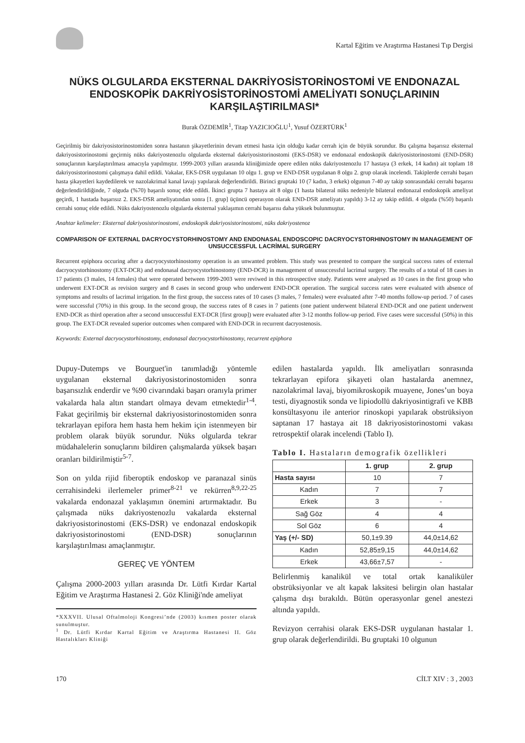Kartal Eğitim ve Araştırma Hastanesi Tıp Dergisi
NÜKS OLGULARDA EKSTERNAL DAKRİYOSİSTORİNOSTOMİ VE ENDONAZAL ENDOSKOPİK DAKRİYOSİSTORİNOSTOMİ AMELİYATI SONUÇLARININ KARŞILAŞTIRILMASI*
Burak ÖZDEMİR<sup>1</sup>, Titap YAZICIOĞLU<sup>1</sup>, Yusuf ÖZERTÜRK<sup>1</sup>
Geçirilmiş bir dakriyosistorinostomiden sonra hastanın şikayetlerinin devam etmesi hasta için olduğu kadar cerrah için de büyük sorundur. Bu çalışma başarısız eksternal dakriyosistorinostomi geçirmiş nüks dakriyostenozlu olgularda eksternal dakriyosistorinostomi (EKS-DSR) ve endonazal endoskopik dakriyosistorinostomi (END-DSR) sonuçlarının karşılaştırılması amacıyla yapılmıştır. 1999-2003 yılları arasında kliniğimizde opere edilen nüks dakriyostenozlu 17 hastaya (3 erkek, 14 kadın) ait toplam 18 dakriyosistorinostomi çalışmaya dahil edildi. Vakalar, EKS-DSR uygulanan 10 olgu 1. grup ve END-DSR uygulanan 8 olgu 2. grup olarak incelendi. Takiplerde cerrahi başarı hasta şikayetleri kaydedilerek ve nazolakrimal kanal lavajı yapılarak değerlendirildi. Birinci gruptaki 10 (7 kadın, 3 erkek) olgunun 7-40 ay takip sonrasındaki cerrahi başarısı değerlendirildiğinde, 7 olguda (%70) başarılı sonuç elde edildi. İkinci grupta 7 hastaya ait 8 olgu (1 hasta bilateral nüks nedeniyle bilateral endonazal endoskopik ameliyat geçirdi, 1 hastada başarısız 2. EKS-DSR ameliyatından sonra [1. grup] üçüncü operasyon olarak END-DSR ameliyatı yapıldı) 3-12 ay takip edildi. 4 olguda (%50) başarılı cerrahi sonuç elde edildi. Nüks dakriyostenozlu olgularda eksternal yaklaşımın cerrahi başarısı daha yüksek bulunmuştur.
Anahtar kelimeler: Eksternal dakriyosistorinostomi, endoskopik dakriyosistorinostomi, nüks dakriyostenoz
COMPARISON OF EXTERNAL DACRYOCYSTORHINOSTOMY AND ENDONASAL ENDOSCOPIC DACRYOCYSTORHINOSTOMY IN MANAGEMENT OF UNSUCCESSFUL LACRİMAL SURGERY
Recurrent epiphora occuring after a dacryocystorhinostomy operation is an unwanted problem. This study was presented to compare the surgical success rates of external dacryocystorhinostomy (EXT-DCR) and endonasal dacryocystorhinostomy (END-DCR) in management of unsuccessful lacrimal surgery. The results of a total of 18 cases in 17 patients (3 males, 14 females) that were operated between 1999-2003 were reviwed in this retrospective study. Patients were analysed as 10 cases in the first group who underwent EXT-DCR as revision surgery and 8 cases in second group who underwent END-DCR operation. The surgical success rates were evaluated with absence of symptoms and results of lacrimal irrigation. In the first group, the success rates of 10 cases (3 males, 7 females) were evaluated after 7-40 months follow-up period. 7 of cases were successful (70%) in this group. In the second group, the success rates of 8 cases in 7 patients (one patient underwent bilateral END-DCR and one patient underwent END-DCR as third operation after a second unsuccessful EXT-DCR [first group]) were evaluated after 3-12 months follow-up period. Five cases were successful (50%) in this group. The EXT-DCR revealed superior outcomes when compared with END-DCR in recurrent dacryostenosis.
Keywords: External dacryocystorhinostomy, endonasal dacryocystorhinostomy, recurrent epiphora
Dupuy-Dutemps ve Bourguet'in tanımladığı yöntemle uygulanan eksternal dakriyosistorinostomiden sonra başarısızlık enderdir ve %90 civarındaki başarı oranıyla primer vakalarda hala altın standart olmaya devam etmektedir<sup>1-4</sup>. Fakat geçirilmiş bir eksternal dakriyosistorinostomiden sonra tekrarlayan epifora hem hasta hem hekim için istenmeyen bir problem olarak büyük sorundur. Nüks olgularda tekrar müdahalelerin sonuçlarını bildiren çalışmalarda yüksek başarı oranları bildirilmiştir<sup>5-7</sup>.
Son on yılda rijid fiberoptik endoskop ve paranazal sinüs cerrahisindeki ilerlemeler primer<sup>8-21</sup> ve rekürren<sup>8,9,22-25</sup> vakalarda endonazal yaklaşımın önemini artırmaktadır. Bu çalışmada nüks dakriyostenozlu vakalarda eksternal dakriyosistorinostomi (EKS-DSR) ve endonazal endoskopik dakriyosistorinostomi (END-DSR) sonuçlarının karşılaştırılması amaçlanmıştır.
GEREÇ VE YÖNTEM
Çalışma 2000-2003 yılları arasında Dr. Lütfi Kırdar Kartal Eğitim ve Araştırma Hastanesi 2. Göz Kliniği'nde ameliyat
*XXXVII. Ulusal Oftalmoloji Kongresi’nde (2003) kısmen poster olarak sunulmuştur.
<sup>1</sup> Dr. Lütfi Kırdar Kartal Eğitim ve Araştırma Hastanesi II. Göz Hastalıkları Kliniği
edilen hastalarda yapıldı. İlk ameliyatları sonrasında tekrarlayan epifora şikayeti olan hastalarda anemnez, nazolakrimal lavaj, biyomikroskopik muayene, Jones’un boya testi, diyagnostik sonda ve lipiodollü dakriyosintigrafi ve KBB konsültasyonu ile anterior rinoskopi yapılarak obstrüksiyon saptanan 17 hastaya ait 18 dakriyosistorinostomi vakası retrospektif olarak incelendi (Tablo I).
Tablo I. Hastaların demografik özellikleri
| | 1. grup | 2. grup |
| --- | --- | --- |
| Hasta sayısı | 10 | 7 |
| Kadın | 7 | 7 |
| Erkek | 3 | - |
| Sağ Göz | 4 | 4 |
| Sol Göz | 6 | 4 |
| Yaş (+/- SD) | 50,1±9.39 | 44,0±14,62 |
| Kadın | 52,85±9,15 | 44,0±14,62 |
| Erkek | 43,66±7,57 | - |
Belirlenmiş kanalikül ve total ortak kanaliküler obstrüksiyonlar ve alt kapak laksitesi belirgin olan hastalar çalışma dışı bırakıldı. Bütün operasyonlar genel anestezi altında yapıldı.
Revizyon cerrahisi olarak EKS-DSR uygulanan hastalar 1. grup olarak değerlendirildi. Bu gruptaki 10 olgunun
170 CİLT XIV : 3 , 2003